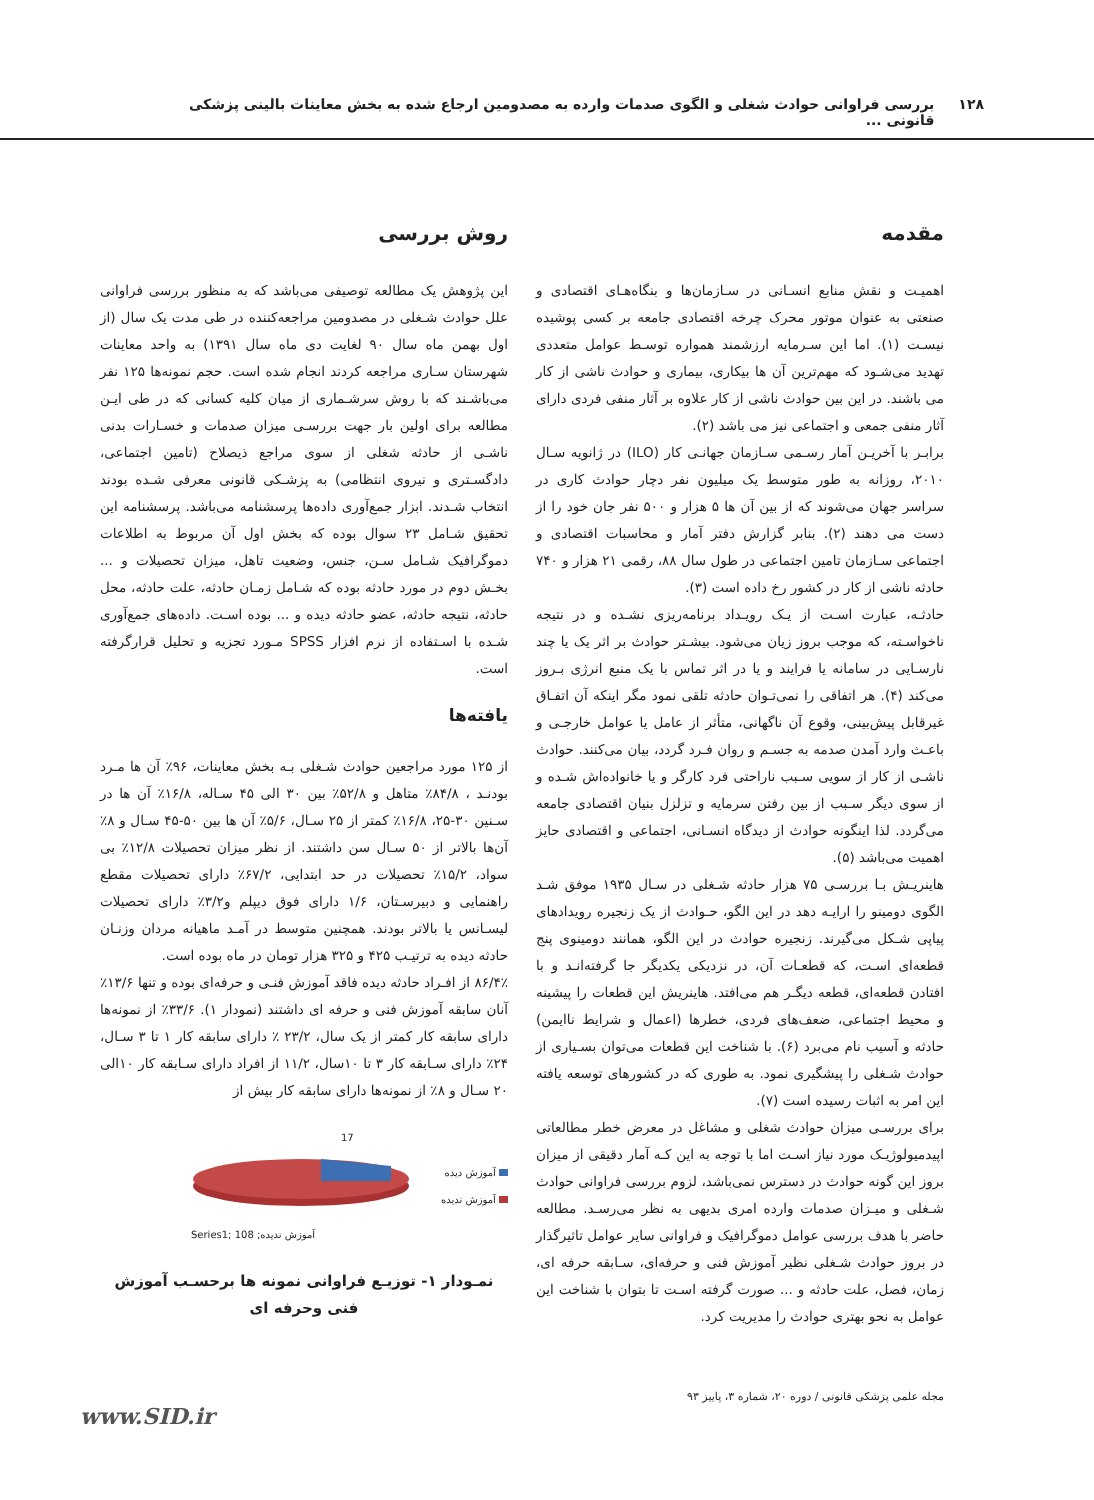۱۲۸ بررسی فراوانی حوادث شغلی و الگوی صدمات وارده به مصدومین ارجاع شده به بخش معاینات بالینی پزشکی قانونی ...
مقدمه
اهمیـت و نقش منابع انسـانی در سـازمان‌ها و بنگاه‌هـای اقتصادی و صنعتی به عنوان موتور محرک چرخه اقتصادی جامعه بر کسی پوشیده نیسـت (۱). اما این سـرمایه ارزشمند همواره توسـط عوامل متعددی تهدید می‌شـود که مهم‌ترین آن ها بیکاری، بیماری و حوادث ناشی از کار می باشند. در این بین حوادث ناشی از کار علاوه بر آثار منفی فردی دارای آثار منفی جمعی و اجتماعی نیز می باشد (۲).
برابـر با آخریـن آمار رسـمی سـازمان جهانـی کار (ILO) در ژانویه سـال ۲۰۱۰، روزانه به طور متوسط یک میلیون نفر دچار حوادث کاری در سراسر جهان می‌شوند که از بین آن ها ۵ هزار و ۵۰۰ نفر جان خود را از دست می دهند (۲). بنابر گزارش دفتر آمار و محاسبات اقتصادی و اجتماعی سـازمان تامین اجتماعی در طول سال ۸۸، رقمی ۲۱ هزار و ۷۴۰ حادثه ناشی از کار در کشور رخ داده است (۳).
حادثـه، عبارت اسـت از یـک رویـداد برنامه‌ریزی نشـده و در نتیجه ناخواسـته، که موجب بروز زیان می‌شود. بیشـتر حوادث بر اثر یک یا چند نارسـایی در سامانه یا فرایند و یا در اثر تماس با یک منبع انرژی بـروز می‌کند (۴). هر اتفاقی را نمی‌تـوان حادثه تلقی نمود مگر اینکه آن اتفـاق غیرقابل پیش‌بینی، وقوع آن ناگهانی، متأثر از عامل یا عوامل خارجـی و باعـث وارد آمدن صدمه به جسـم و روان فـرد گردد، بیان می‌کنند. حوادث ناشـی از کار از سویی سـبب ناراحتی فرد کارگر و یا خانواده‌اش شـده و از سوی دیگر سـبب از بین رفتن سرمایه و تزلزل بنیان اقتصادی جامعه می‌گردد. لذا اینگونه حوادث از دیدگاه انسـانی، اجتماعی و اقتصادی حایز اهمیت می‌باشد (۵).
هاینریـش بـا بررسـی ۷۵ هزار حادثه شـغلی در سـال ۱۹۳۵ موفق شـد الگوی دومینو را ارایـه دهد در این الگو، حـوادث از یک زنجیره رویدادهای پیاپی شـکل می‌گیرند. زنجیره حوادث در این الگو، همانند دومینوی پنج قطعه‌ای اسـت، که قطعـات آن، در نزدیکی یکدیگر جا گرفته‌انـد و با افتادن قطعه‌ای، قطعه دیگـر هم می‌افتد. هاینریش این قطعات را پیشینه و محیط اجتماعی، ضعف‌های فردی، خطرها (اعمال و شرایط ناایمن) حادثه و آسیب نام می‌برد (۶). با شناخت این قطعات می‌توان بسـیاری از حوادث شـغلی را پیشگیری نمود. به طوری که در کشورهای توسعه یافته این امر به اثبات رسیده است (۷).
برای بررسـی میزان حوادث شغلی و مشاغل در معرض خطر مطالعاتی اپیدمیولوژیـک مورد نیاز اسـت اما با توجه به این کـه آمار دقیقی از میزان بروز این گونه حوادث در دسترس نمی‌باشد، لزوم بررسی فراوانی حوادث شـغلی و میـزان صدمات وارده امری بدیهی به نظر می‌رسـد. مطالعه حاضر با هدف بررسی عوامل دموگرافیک و فراوانی سایر عوامل تاثیرگذار در بروز حوادث شـغلی نظیر آموزش فنی و حرفه‌ای، سـابقه حرفه ای، زمان، فصل، علت حادثه و ... صورت گرفته اسـت تا بتوان با شناخت این عوامل به نحو بهتری حوادث را مدیریت کرد.
روش بررسی
این پژوهش یک مطالعه توصیفی می‌باشد که به منظور بررسی فراوانی علل حوادث شـغلی در مصدومین مراجعه‌کننده در طی مدت یک سال (از اول بهمن ماه سال ۹۰ لغایت دی ماه سال ۱۳۹۱) به واحد معاینات شهرستان سـاری مراجعه کردند انجام شده است. حجم نمونه‌ها ۱۲۵ نفر می‌باشـند که با روش سرشـماری از میان کلیه کسانی که در طی ایـن مطالعه برای اولین بار جهت بررسـی میزان صدمات و خسـارات بدنی ناشـی از حادثه شغلی از سوی مراجع ذیصلاح (تامین اجتماعی، دادگسـتری و نیروی انتظامی) به پزشـکی قانونی معرفی شـده بودند انتخاب شـدند. ابزار جمع‌آوری داده‌ها پرسشنامه می‌باشد. پرسشنامه این تحقیق شـامل ۲۳ سوال بوده که بخش اول آن مربوط به اطلاعات دموگرافیک شـامل سـن، جنس، وضعیت تاهل، میزان تحصیلات و ... بخـش دوم در مورد حادثه بوده که شـامل زمـان حادثه، علت حادثه، محل حادثه، نتیجه حادثه، عضو حادثه دیده و ... بوده اسـت. داده‌های جمع‌آوری شـده با اسـتفاده از نرم افزار SPSS مـورد تجزیه و تحلیل قرارگرفته است.
یافته‌ها
از ۱۲۵ مورد مراجعین حوادث شـغلی بـه بخش معاینات، ۹۶٪ آن ها مـرد بودنـد ، ۸۴/۸٪ متاهل و ۵۲/۸٪ بین ۳۰ الی ۴۵ سـاله، ۱۶/۸٪ آن ها در سـنین ۳۰-۲۵، ۱۶/۸٪ کمتر از ۲۵ سـال، ۵/۶٪ آن ها بین ۵۰-۴۵ سـال و ۸٪ آن‌ها بالاتر از ۵۰ سـال سن داشتند. از نظر میزان تحصیلات ۱۲/۸٪ بی سواد، ۱۵/۲٪ تحصیلات در حد ابتدایی، ۶۷/۲٪ دارای تحصیلات مقطع راهنمایی و دبیرسـتان، ۱/۶ دارای فوق دیپلم و۳/۲٪ دارای تحصیلات لیسـانس یا بالاتر بودند. همچنین متوسط در آمـد ماهیانه مردان وزنـان حادثه دیده به ترتیـب ۴۲۵ و ۳۲۵ هزار تومان در ماه بوده است.
۸۶/۴٪ از افـراد حادثه دیده فاقد آموزش فنـی و حرفه‌ای بوده و تنها ۱۳/۶٪ آنان سابقه آموزش فنی و حرفه ای داشتند (نمودار ۱). ۳۳/۶٪ از نمونه‌ها دارای سابقه کار کمتر از یک سال، ۲۳/۲ ٪ دارای سابقه کار ۱ تا ۳ سـال، ۲۴٪ دارای سـابقه کار ۳ تا ۱۰سال، ۱۱/۲ از افراد دارای سـابقه کار ۱۰الی ۲۰ سـال و ۸٪ از نمونه‌ها دارای سابقه کار بیش از
آموزش دیده
آموزش ندیده
17
Series1; آموزش ندیده; 108
نمـودار ۱- توزیـع فراوانی نمونه ها برحسـب آموزش فنی وحرفه ای
مجله علمی پزشکی قانونی / دوره ۲۰، شماره ۳، پاییز ۹۳
www.SID.ir